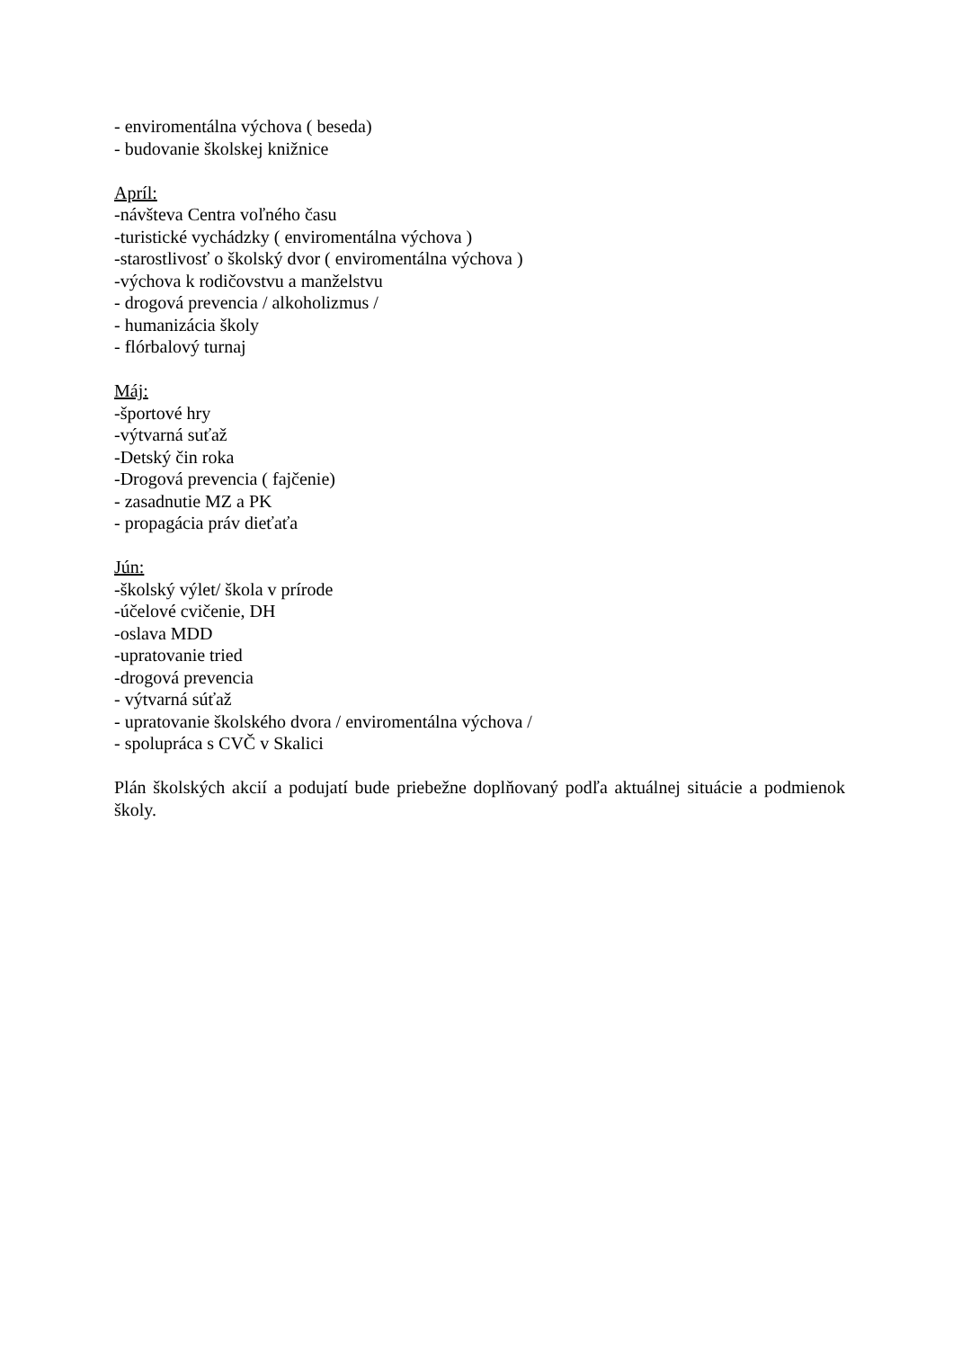- enviromentálna výchova ( beseda)
- budovanie školskej knižnice
Apríl:
-návšteva Centra voľného času
-turistické vychádzky ( enviromentálna výchova )
-starostlivosť o školský dvor ( enviromentálna výchova )
-výchova k rodičovstvu a manželstvu
- drogová prevencia / alkoholizmus /
- humanizácia školy
- flórbalový turnaj
Máj:
-športové hry
-výtvarná suťaž
-Detský čin roka
-Drogová prevencia ( fajčenie)
- zasadnutie MZ a PK
- propagácia práv dieťaťa
Jún:
-školský výlet/ škola v prírode
-účelové cvičenie, DH
-oslava MDD
-upratovanie tried
-drogová prevencia
- výtvarná súťaž
- upratovanie školského dvora / enviromentálna výchova /
- spolupráca s CVČ v Skalici
Plán školských akcií a podujatí bude priebežne doplňovaný podľa aktuálnej situácie a podmienok školy.